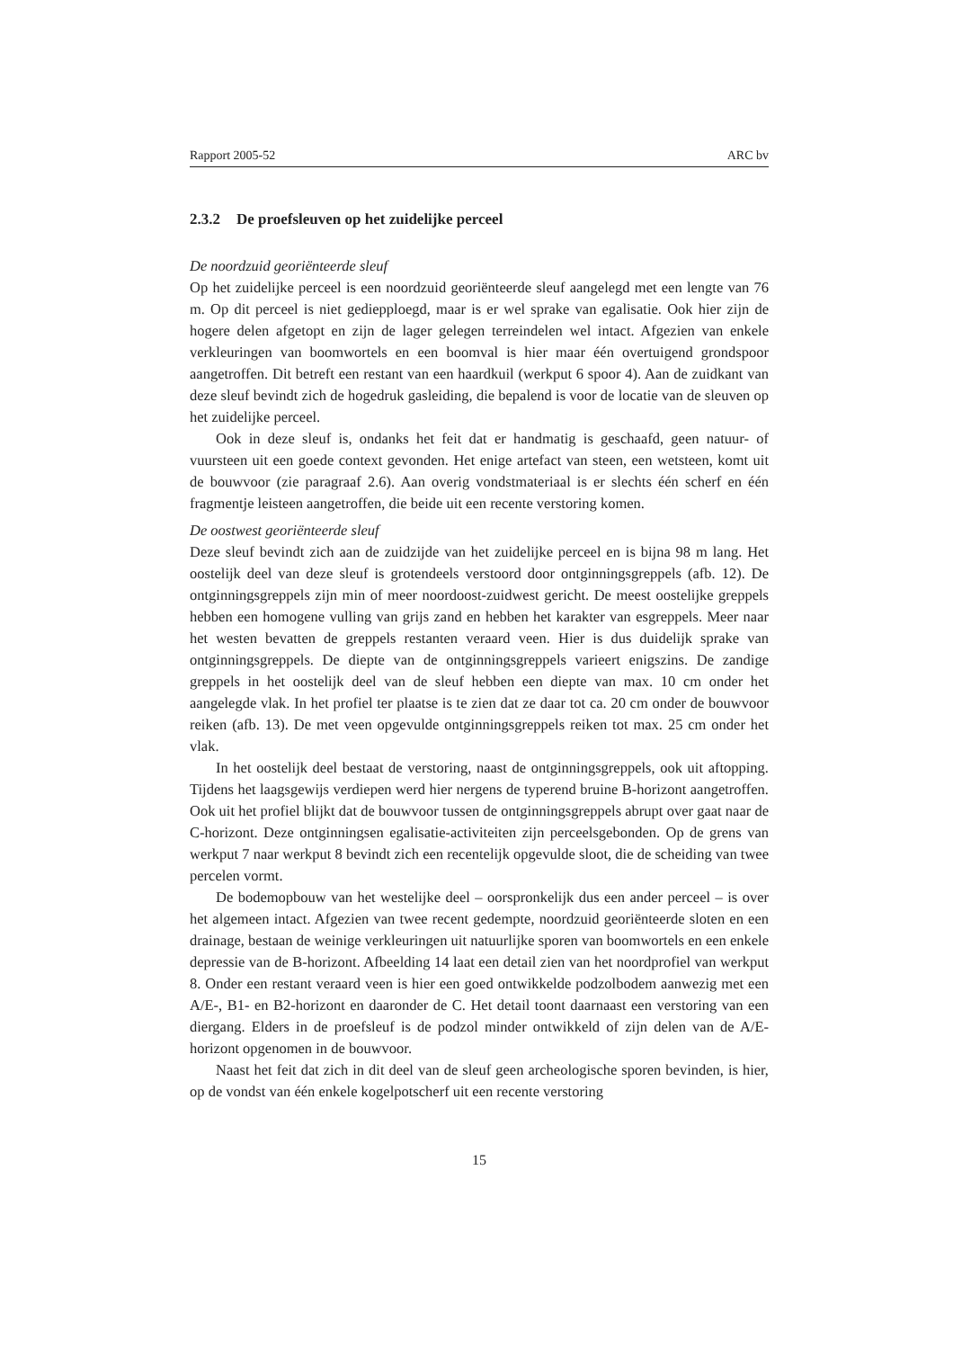Rapport 2005-52 ARC bv
2.3.2 De proefsleuven op het zuidelijke perceel
De noordzuid georiënteerde sleuf
Op het zuidelijke perceel is een noordzuid georiënteerde sleuf aangelegd met een lengte van 76 m. Op dit perceel is niet gediepploegd, maar is er wel sprake van egalisatie. Ook hier zijn de hogere delen afgetopt en zijn de lager gelegen terreindelen wel intact. Afgezien van enkele verkleuringen van boomwortels en een boomval is hier maar één overtuigend grondspoor aangetroffen. Dit betreft een restant van een haardkuil (werkput 6 spoor 4). Aan de zuidkant van deze sleuf bevindt zich de hogedruk gasleiding, die bepalend is voor de locatie van de sleuven op het zuidelijke perceel.
Ook in deze sleuf is, ondanks het feit dat er handmatig is geschaafd, geen natuur- of vuursteen uit een goede context gevonden. Het enige artefact van steen, een wetsteen, komt uit de bouwvoor (zie paragraaf 2.6). Aan overig vondstmateriaal is er slechts één scherf en één fragmentje leisteen aangetroffen, die beide uit een recente verstoring komen.
De oostwest georiënteerde sleuf
Deze sleuf bevindt zich aan de zuidzijde van het zuidelijke perceel en is bijna 98 m lang. Het oostelijk deel van deze sleuf is grotendeels verstoord door ontginningsgreppels (afb. 12). De ontginningsgreppels zijn min of meer noordoost-zuidwest gericht. De meest oostelijke greppels hebben een homogene vulling van grijs zand en hebben het karakter van esgreppels. Meer naar het westen bevatten de greppels restanten veraard veen. Hier is dus duidelijk sprake van ontginningsgreppels. De diepte van de ontginningsgreppels varieert enigszins. De zandige greppels in het oostelijk deel van de sleuf hebben een diepte van max. 10 cm onder het aangelegde vlak. In het profiel ter plaatse is te zien dat ze daar tot ca. 20 cm onder de bouwvoor reiken (afb. 13). De met veen opgevulde ontginningsgreppels reiken tot max. 25 cm onder het vlak.
In het oostelijk deel bestaat de verstoring, naast de ontginningsgreppels, ook uit aftopping. Tijdens het laagsgewijs verdiepen werd hier nergens de typerend bruine B-horizont aangetroffen. Ook uit het profiel blijkt dat de bouwvoor tussen de ontginningsgreppels abrupt over gaat naar de C-horizont. Deze ontginningsen egalisatie-activiteiten zijn perceelsgebonden. Op de grens van werkput 7 naar werkput 8 bevindt zich een recentelijk opgevulde sloot, die de scheiding van twee percelen vormt.
De bodemopbouw van het westelijke deel – oorspronkelijk dus een ander perceel – is over het algemeen intact. Afgezien van twee recent gedempte, noordzuid georiënteerde sloten en een drainage, bestaan de weinige verkleuringen uit natuurlijke sporen van boomwortels en een enkele depressie van de B-horizont. Afbeelding 14 laat een detail zien van het noordprofiel van werkput 8. Onder een restant veraard veen is hier een goed ontwikkelde podzolbodem aanwezig met een A/E-, B1- en B2-horizont en daaronder de C. Het detail toont daarnaast een verstoring van een diergang. Elders in de proefsleuf is de podzol minder ontwikkeld of zijn delen van de A/E-horizont opgenomen in de bouwvoor.
Naast het feit dat zich in dit deel van de sleuf geen archeologische sporen bevinden, is hier, op de vondst van één enkele kogelpotscherf uit een recente verstoring
15